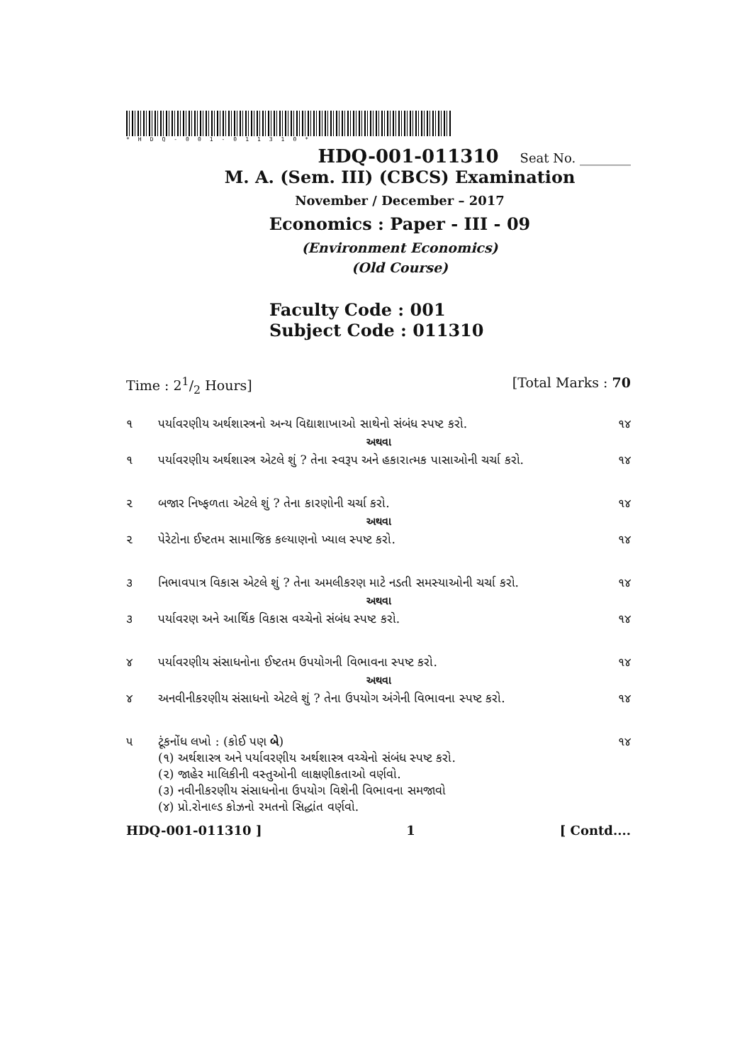*HDQ-001-011310*
HDQ-001-011310 Seat No. ________
M. A. (Sem. III) (CBCS) Examination
November / December – 2017
Economics : Paper - III - 09
(Environment Economics)
(Old Course)
Faculty Code : 001
Subject Code : 011310
Time : 21/2 Hours] [Total Marks : 70
૧ પર્યાવરણીય અર્થશાસ્ત્રનો અન્ય વિદ્યાશાખાઓ સાથેનો સંબંધ સ્પષ્ટ કરો. ૧૪
અથવા
૧ પર્યાવરણીય અર્થશાસ્ત્ર એટલે શું ? તેના સ્વરૂપ અને હકારાત્મક પાસાઓની ચર્ચા કરો. ૧૪
૨ બજાર નિષ્ફળતા એટલે શું ? તેના કારણોની ચર્ચા કરો. ૧૪
અથવા
૨ પેરેટોના ઈષ્ટતમ સામાજિક કલ્યાણનો ખ્યાલ સ્પષ્ટ કરો. ૧૪
૩ નિભાવપાત્ર વિકાસ એટલે શું ? તેના અમલીકરણ માટે નડતી સમસ્યાઓની ચર્ચા કરો. ૧૪
અથવા
૩ પર્યાવરણ અને આર્થિક વિકાસ વચ્ચેનો સંબંધ સ્પષ્ટ કરો. ૧૪
૪ પર્યાવરણીય સંસાધનોના ઈષ્ટતમ ઉપયોગની વિભાવના સ્પષ્ટ કરો. ૧૪
અથવા
૪ અનવીનીકરણીય સંસાધનો એટલે શું ? તેના ઉપયોગ અંગેની વિભાવના સ્પષ્ટ કરો. ૧૪
૫ ટૂંકનોંધ લખો : (કોઈ પણ બે)
(૧) અર્થશાસ્ત્ર અને પર્યાવરણીય અર્થશાસ્ત્ર વચ્ચેનો સંબંધ સ્પષ્ટ કરો.
(૨) જાહેર માલિકીની વસ્તુઓની લાક્ષણીકતાઓ વર્ણવો.
(૩) નવીનીકરણીય સંસાધનોના ઉપયોગ વિશેની વિભાવના સમજાવો
(૪) પ્રો.રોનાલ્ડ કોઝનો રમતનો સિદ્ધાંત વર્ણવો. ૧૪
HDQ-001-011310 ] 1 [ Contd....